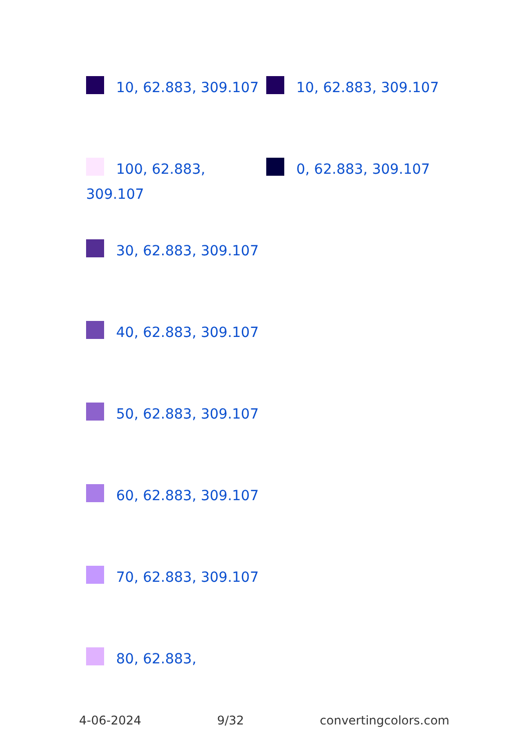10, 62.883, 309.107
100, 62.883, 309.107
30, 62.883, 309.107
40, 62.883, 309.107
50, 62.883, 309.107
60, 62.883, 309.107
70, 62.883, 309.107
80, 62.883,
10, 62.883, 309.107
0, 62.883, 309.107
4-06-2024 9/32 convertingcolors.com